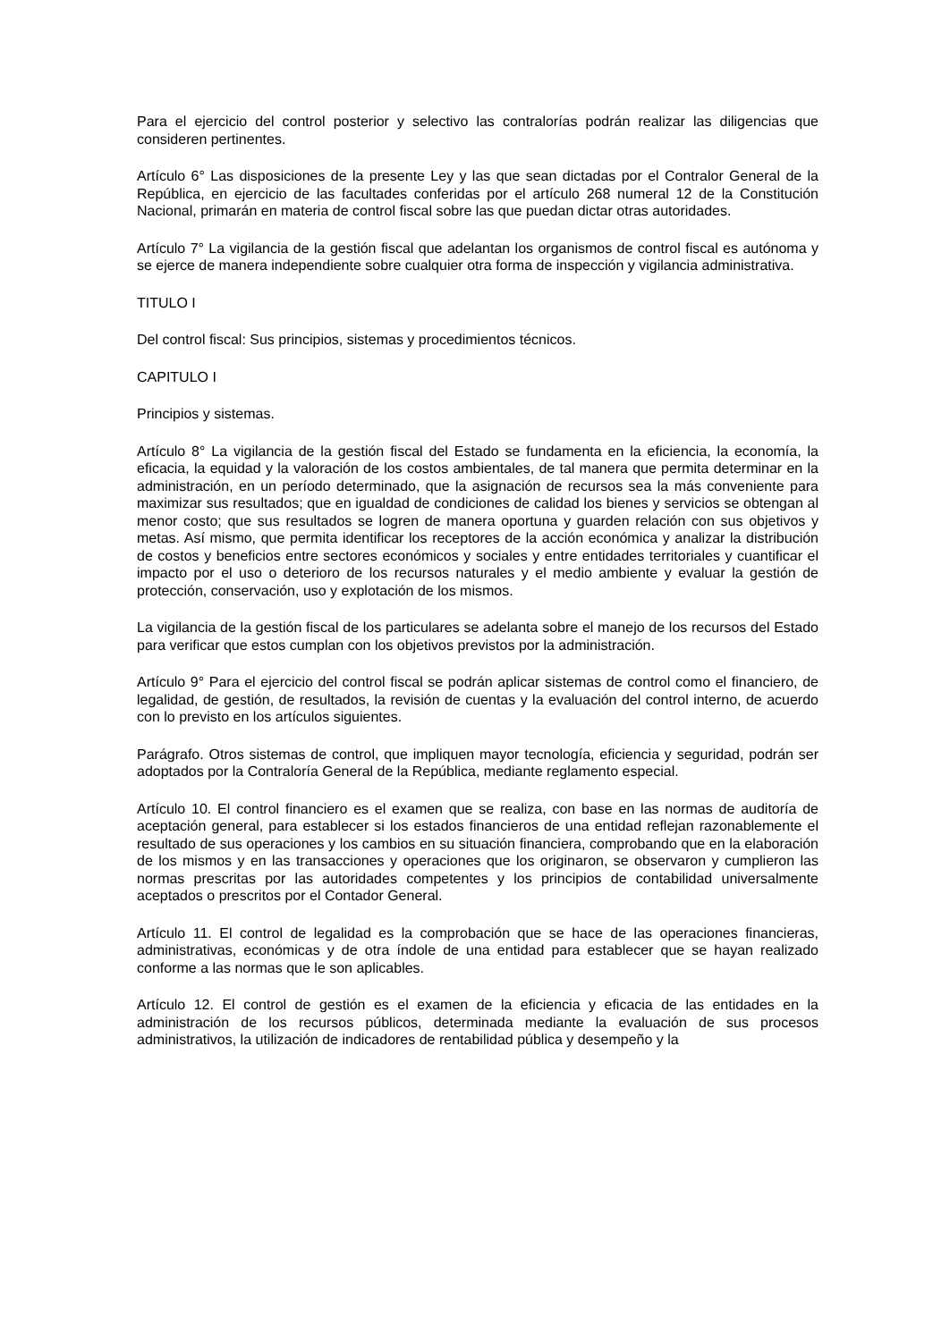Para el ejercicio del control posterior y selectivo las contralorías podrán realizar las diligencias que consideren pertinentes.
Artículo 6° Las disposiciones de la presente Ley y las que sean dictadas por el Contralor General de la República, en ejercicio de las facultades conferidas por el artículo 268 numeral 12 de la Constitución Nacional, primarán en materia de control fiscal sobre las que puedan dictar otras autoridades.
Artículo 7° La vigilancia de la gestión fiscal que adelantan los organismos de control fiscal es autónoma y se ejerce de manera independiente sobre cualquier otra forma de inspección y vigilancia administrativa.
TITULO I
Del control fiscal: Sus principios, sistemas y procedimientos técnicos.
CAPITULO I
Principios y sistemas.
Artículo 8° La vigilancia de la gestión fiscal del Estado se fundamenta en la eficiencia, la economía, la eficacia, la equidad y la valoración de los costos ambientales, de tal manera que permita determinar en la administración, en un período determinado, que la asignación de recursos sea la más conveniente para maximizar sus resultados; que en igualdad de condiciones de calidad los bienes y servicios se obtengan al menor costo; que sus resultados se logren de manera oportuna y guarden relación con sus objetivos y metas. Así mismo, que permita identificar los receptores de la acción económica y analizar la distribución de costos y beneficios entre sectores económicos y sociales y entre entidades territoriales y cuantificar el impacto por el uso o deterioro de los recursos naturales y el medio ambiente y evaluar la gestión de protección, conservación, uso y explotación de los mismos.
La vigilancia de la gestión fiscal de los particulares se adelanta sobre el manejo de los recursos del Estado para verificar que estos cumplan con los objetivos previstos por la administración.
Artículo 9° Para el ejercicio del control fiscal se podrán aplicar sistemas de control como el financiero, de legalidad, de gestión, de resultados, la revisión de cuentas y la evaluación del control interno, de acuerdo con lo previsto en los artículos siguientes.
Parágrafo. Otros sistemas de control, que impliquen mayor tecnología, eficiencia y seguridad, podrán ser adoptados por la Contraloría General de la República, mediante reglamento especial.
Artículo 10. El control financiero es el examen que se realiza, con base en las normas de auditoría de aceptación general, para establecer si los estados financieros de una entidad reflejan razonablemente el resultado de sus operaciones y los cambios en su situación financiera, comprobando que en la elaboración de los mismos y en las transacciones y operaciones que los originaron, se observaron y cumplieron las normas prescritas por las autoridades competentes y los principios de contabilidad universalmente aceptados o prescritos por el Contador General.
Artículo 11. El control de legalidad es la comprobación que se hace de las operaciones financieras, administrativas, económicas y de otra índole de una entidad para establecer que se hayan realizado conforme a las normas que le son aplicables.
Artículo 12. El control de gestión es el examen de la eficiencia y eficacia de las entidades en la administración de los recursos públicos, determinada mediante la evaluación de sus procesos administrativos, la utilización de indicadores de rentabilidad pública y desempeño y la